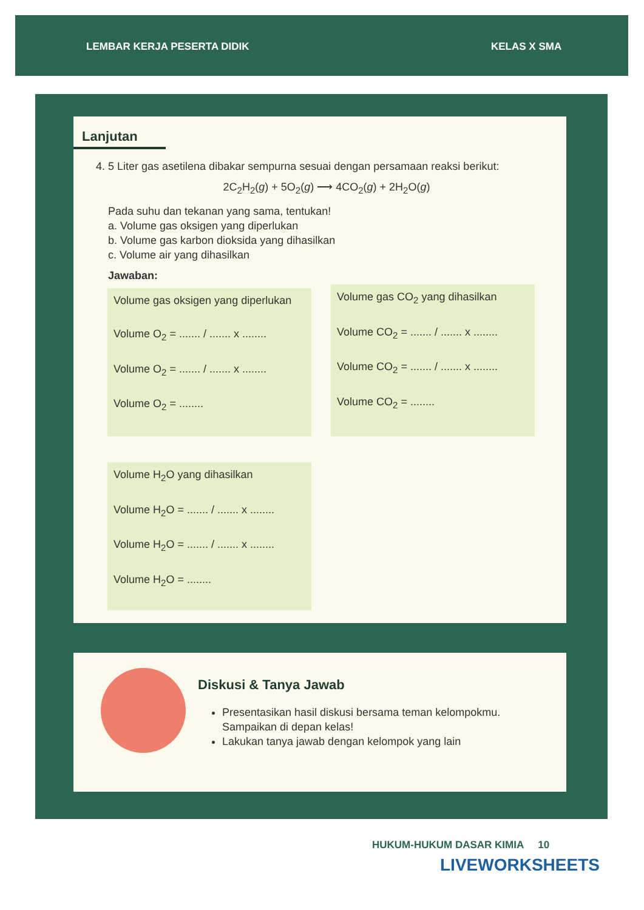LEMBAR KERJA PESERTA DIDIK KELAS X SMA
Lanjutan
4. 5 Liter gas asetilena dibakar sempurna sesuai dengan persamaan reaksi berikut:
2C<sub>2</sub>H<sub>2</sub>(g) + 5O<sub>2</sub>(g) ⟶ 4CO<sub>2</sub>(g) + 2H<sub>2</sub>O(g)
Pada suhu dan tekanan yang sama, tentukan!
a. Volume gas oksigen yang diperlukan
b. Volume gas karbon dioksida yang dihasilkan
c. Volume air yang dihasilkan
Jawaban:
Volume gas oksigen yang diperlukan
Volume O<sub>2</sub> = ....... / ....... x ........
Volume O<sub>2</sub> = ....... / ....... x ........
Volume O<sub>2</sub> = ........
Volume gas CO<sub>2</sub> yang dihasilkan
Volume CO<sub>2</sub> = ....... / ....... x ........
Volume CO<sub>2</sub> = ....... / ....... x ........
Volume CO<sub>2</sub> = ........
Volume H<sub>2</sub>O yang dihasilkan
Volume H<sub>2</sub>O = ....... / ....... x ........
Volume H<sub>2</sub>O = ....... / ....... x ........
Volume H<sub>2</sub>O = ........
Diskusi & Tanya Jawab
Presentasikan hasil diskusi bersama teman kelompokmu. Sampaikan di depan kelas!
Lakukan tanya jawab dengan kelompok yang lain
HUKUM-HUKUM DASAR KIMIA 10
LIVEWORKSHEETS